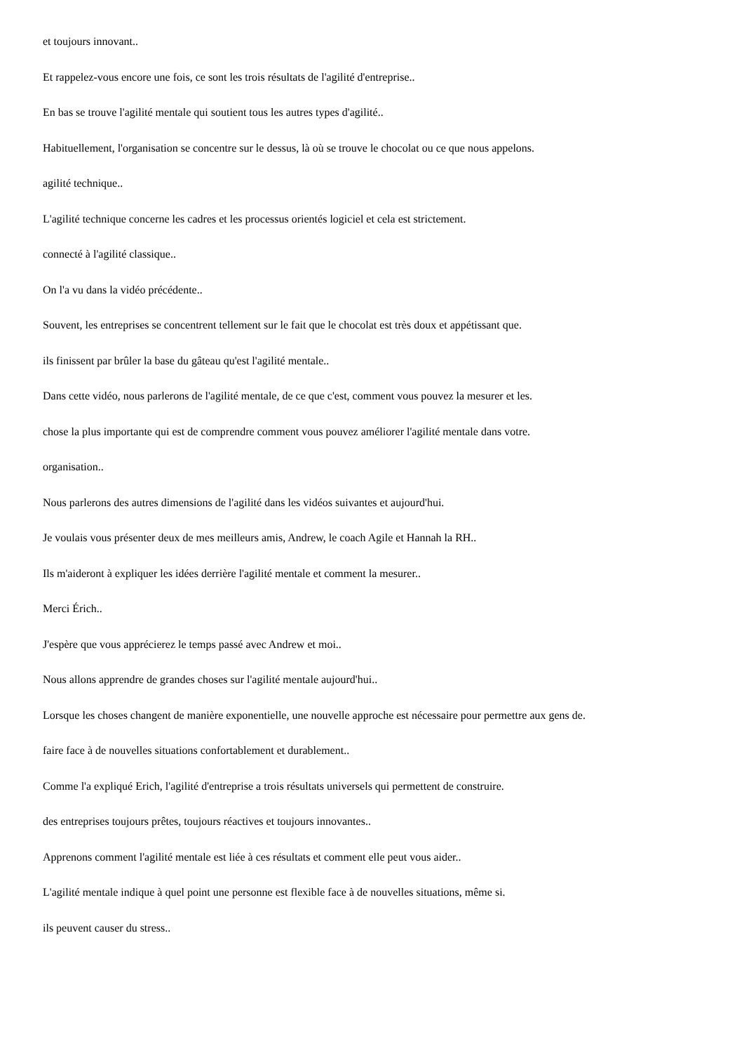et toujours innovant..
Et rappelez-vous encore une fois, ce sont les trois résultats de l'agilité d'entreprise..
En bas se trouve l'agilité mentale qui soutient tous les autres types d'agilité..
Habituellement, l'organisation se concentre sur le dessus, là où se trouve le chocolat ou ce que nous appelons.
agilité technique..
L'agilité technique concerne les cadres et les processus orientés logiciel et cela est strictement.
connecté à l'agilité classique..
On l'a vu dans la vidéo précédente..
Souvent, les entreprises se concentrent tellement sur le fait que le chocolat est très doux et appétissant que.
ils finissent par brûler la base du gâteau qu'est l'agilité mentale..
Dans cette vidéo, nous parlerons de l'agilité mentale, de ce que c'est, comment vous pouvez la mesurer et les.
chose la plus importante qui est de comprendre comment vous pouvez améliorer l'agilité mentale dans votre.
organisation..
Nous parlerons des autres dimensions de l'agilité dans les vidéos suivantes et aujourd'hui.
Je voulais vous présenter deux de mes meilleurs amis, Andrew, le coach Agile et Hannah la RH..
Ils m'aideront à expliquer les idées derrière l'agilité mentale et comment la mesurer..
Merci Érich..
J'espère que vous apprécierez le temps passé avec Andrew et moi..
Nous allons apprendre de grandes choses sur l'agilité mentale aujourd'hui..
Lorsque les choses changent de manière exponentielle, une nouvelle approche est nécessaire pour permettre aux gens de.
faire face à de nouvelles situations confortablement et durablement..
Comme l'a expliqué Erich, l'agilité d'entreprise a trois résultats universels qui permettent de construire.
des entreprises toujours prêtes, toujours réactives et toujours innovantes..
Apprenons comment l'agilité mentale est liée à ces résultats et comment elle peut vous aider..
L'agilité mentale indique à quel point une personne est flexible face à de nouvelles situations, même si.
ils peuvent causer du stress..